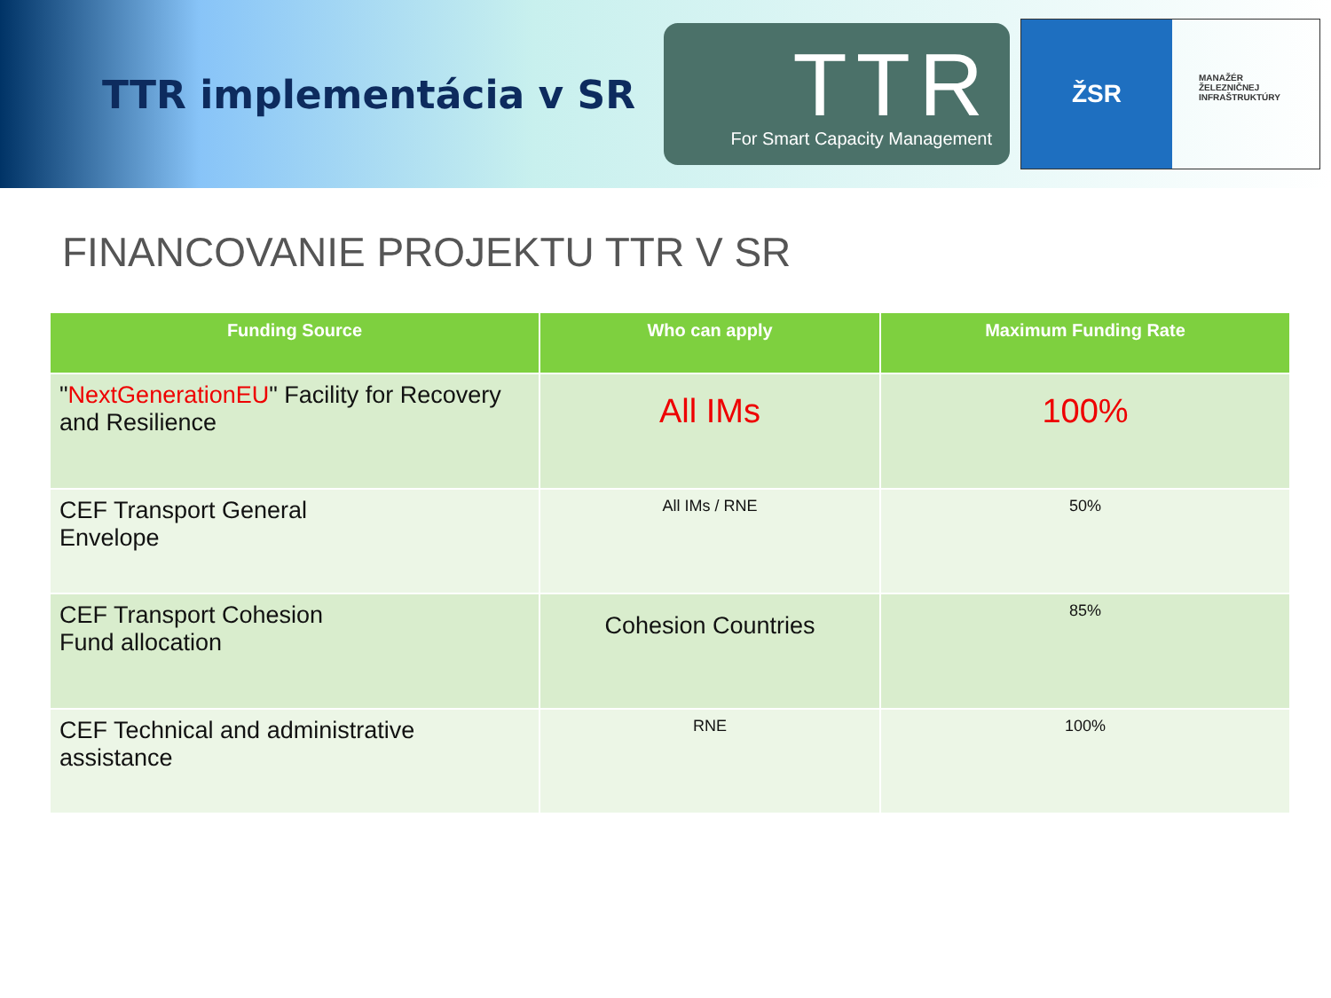TTR implementácia v SR
TTR
For Smart Capacity Management
ŽSR
MANAŽÉR
ŽELEZNIČNEJ
INFRAŠTRUKTÚRY
FINANCOVANIE PROJEKTU TTR V SR
| Funding Source | Who can apply | Maximum Funding Rate |
| --- | --- | --- |
| " NextGenerationEU " Facility for Recovery and Resilience | All IMs | 100% |
| CEF Transport General Envelope | All IMs / RNE | 50% |
| CEF Transport Cohesion Fund allocation | Cohesion Countries | 85% |
| CEF Technical and administrative assistance | RNE | 100% |